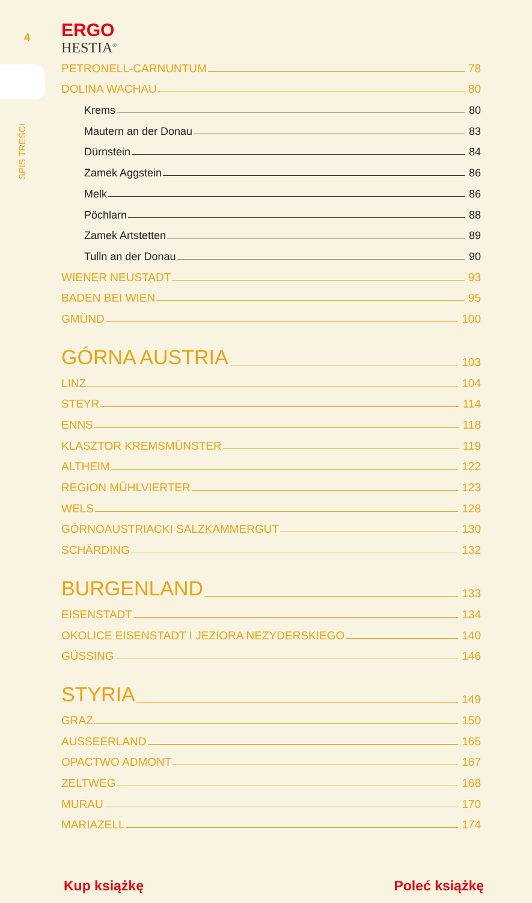4
SPIS TREŚCI
ERGO
HESTIA<sup>®</sup>
PETRONELL-CARNUNTUM 78
DOLINA WACHAU 80
Krems 80
Mautern an der Donau 83
Dürnstein 84
Zamek Aggstein 86
Melk 86
Pöchlarn 88
Zamek Artstetten 89
Tulln an der Donau 90
WIENER NEUSTADT 93
BADEN BEI WIEN 95
GMÜND 100
GÓRNA AUSTRIA 103
LINZ 104
STEYR 114
ENNS 118
KLASZTOR KREMSMÜNSTER 119
ALTHEIM 122
REGION MÜHLVIERTER 123
WELS 128
GÓRNOAUSTRIACKI SALZKAMMERGUT 130
SCHÄRDING 132
BURGENLAND 133
EISENSTADT 134
OKOLICE EISENSTADT I JEZIORA NEZYDERSKIEGO 140
GÜSSING 146
STYRIA 149
GRAZ 150
AUSSEERLAND 165
OPACTWO ADMONT 167
ZELTWEG 168
MURAU 170
MARIAZELL 174
Kup książkę Poleć książkę